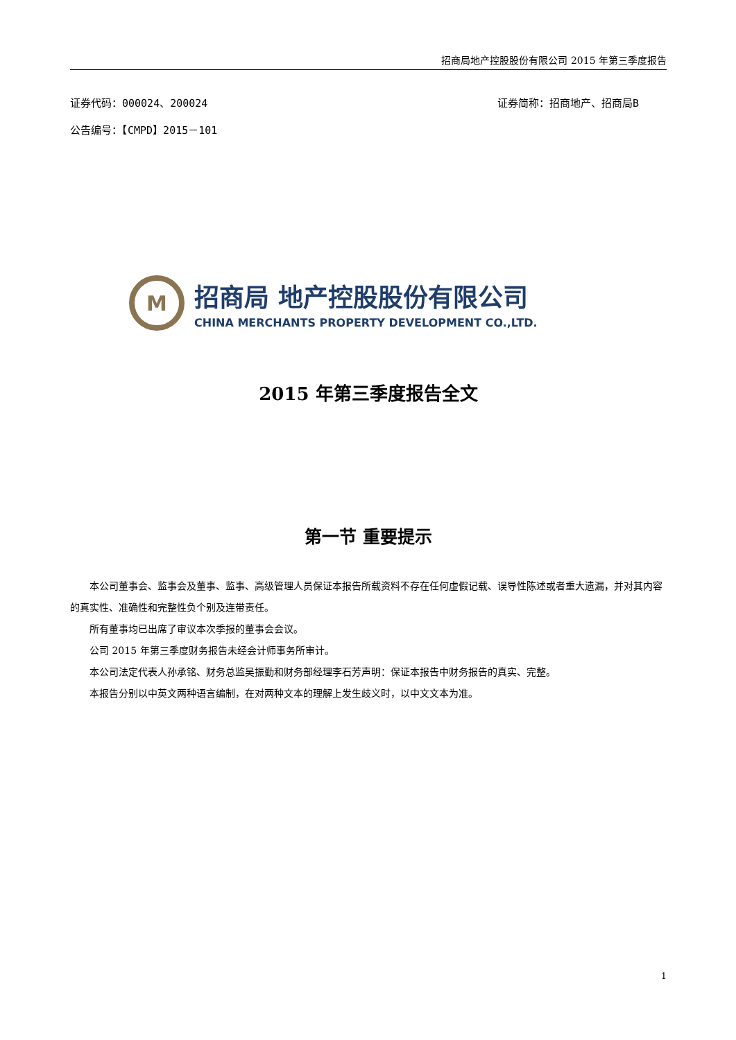招商局地产控股股份有限公司 2015 年第三季度报告
证券代码：000024、200024 证券简称：招商地产、招商局B
公告编号：【CMPD】2015－101
M
招商局 地产控股股份有限公司
CHINA MERCHANTS PROPERTY DEVELOPMENT CO.,LTD.
2015 年第三季度报告全文
第一节 重要提示
本公司董事会、监事会及董事、监事、高级管理人员保证本报告所载资料不存在任何虚假记载、误导性陈述或者重大遗漏，并对其内容的真实性、准确性和完整性负个别及连带责任。
所有董事均已出席了审议本次季报的董事会会议。
公司 2015 年第三季度财务报告未经会计师事务所审计。
本公司法定代表人孙承铭、财务总监吴振勤和财务部经理李石芳声明：保证本报告中财务报告的真实、完整。
本报告分别以中英文两种语言编制，在对两种文本的理解上发生歧义时，以中文文本为准。
1